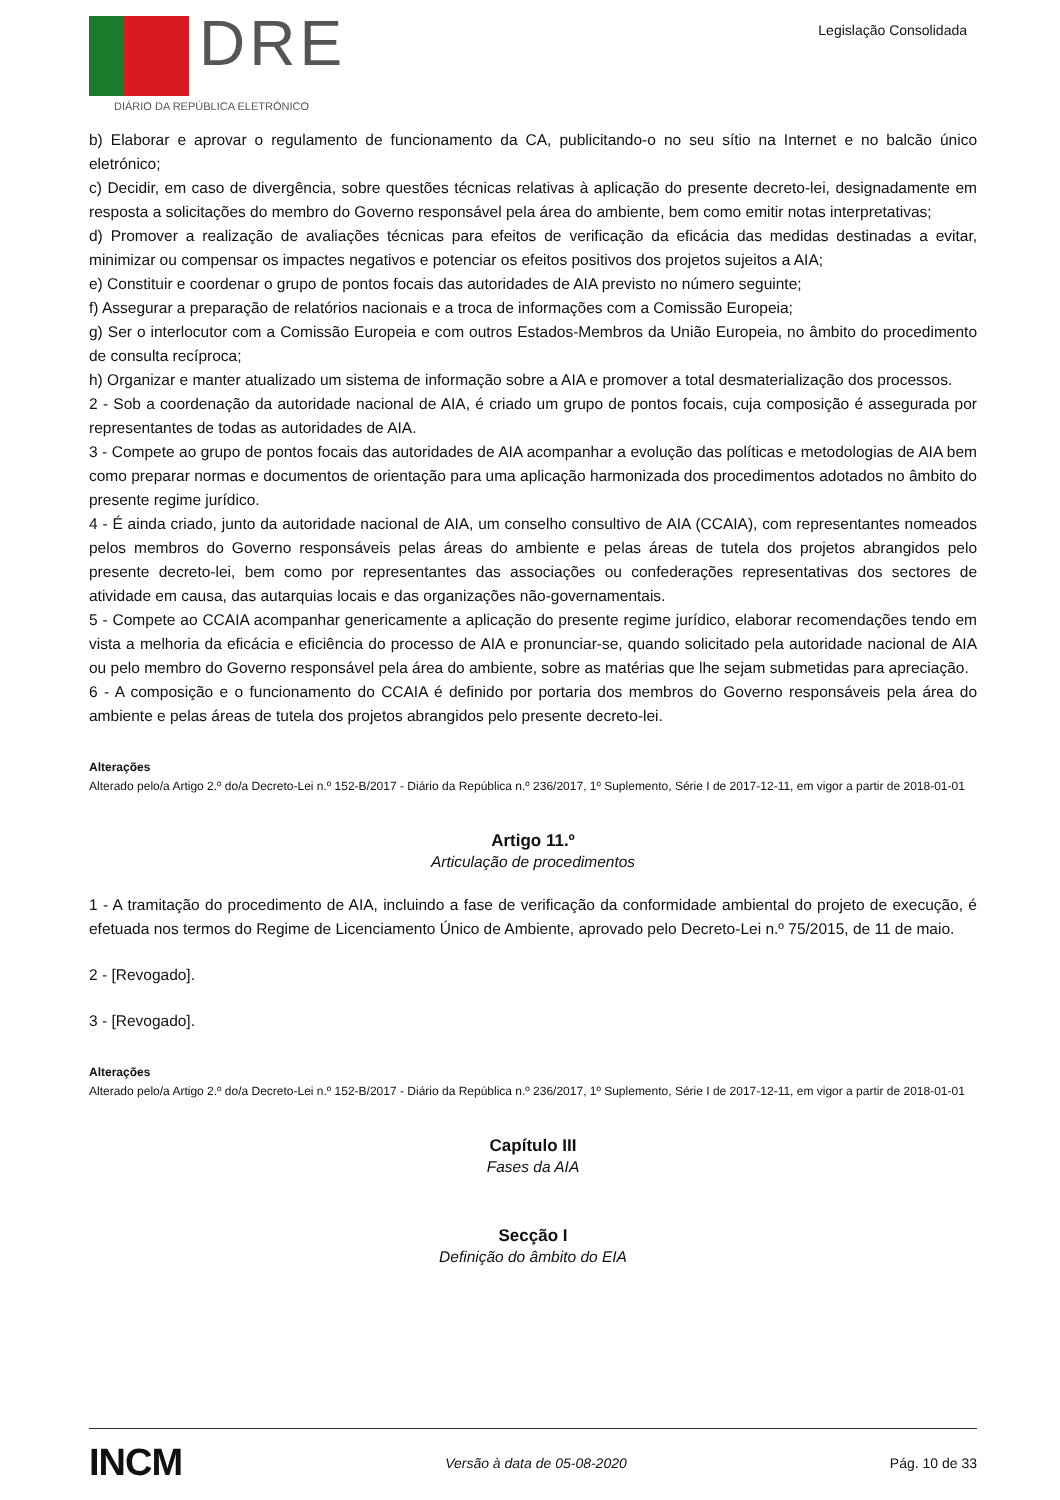DRE
DIÁRIO DA REPÚBLICA ELETRÓNICO
Legislação Consolidada
b) Elaborar e aprovar o regulamento de funcionamento da CA, publicitando-o no seu sítio na Internet e no balcão único eletrónico;
c) Decidir, em caso de divergência, sobre questões técnicas relativas à aplicação do presente decreto-lei, designadamente em resposta a solicitações do membro do Governo responsável pela área do ambiente, bem como emitir notas interpretativas;
d) Promover a realização de avaliações técnicas para efeitos de verificação da eficácia das medidas destinadas a evitar, minimizar ou compensar os impactes negativos e potenciar os efeitos positivos dos projetos sujeitos a AIA;
e) Constituir e coordenar o grupo de pontos focais das autoridades de AIA previsto no número seguinte;
f) Assegurar a preparação de relatórios nacionais e a troca de informações com a Comissão Europeia;
g) Ser o interlocutor com a Comissão Europeia e com outros Estados-Membros da União Europeia, no âmbito do procedimento de consulta recíproca;
h) Organizar e manter atualizado um sistema de informação sobre a AIA e promover a total desmaterialização dos processos.
2 - Sob a coordenação da autoridade nacional de AIA, é criado um grupo de pontos focais, cuja composição é assegurada por representantes de todas as autoridades de AIA.
3 - Compete ao grupo de pontos focais das autoridades de AIA acompanhar a evolução das políticas e metodologias de AIA bem como preparar normas e documentos de orientação para uma aplicação harmonizada dos procedimentos adotados no âmbito do presente regime jurídico.
4 - É ainda criado, junto da autoridade nacional de AIA, um conselho consultivo de AIA (CCAIA), com representantes nomeados pelos membros do Governo responsáveis pelas áreas do ambiente e pelas áreas de tutela dos projetos abrangidos pelo presente decreto-lei, bem como por representantes das associações ou confederações representativas dos sectores de atividade em causa, das autarquias locais e das organizações não-governamentais.
5 - Compete ao CCAIA acompanhar genericamente a aplicação do presente regime jurídico, elaborar recomendações tendo em vista a melhoria da eficácia e eficiência do processo de AIA e pronunciar-se, quando solicitado pela autoridade nacional de AIA ou pelo membro do Governo responsável pela área do ambiente, sobre as matérias que lhe sejam submetidas para apreciação.
6 - A composição e o funcionamento do CCAIA é definido por portaria dos membros do Governo responsáveis pela área do ambiente e pelas áreas de tutela dos projetos abrangidos pelo presente decreto-lei.
Alterações
Alterado pelo/a Artigo 2.º do/a Decreto-Lei n.º 152-B/2017 - Diário da República n.º 236/2017, 1º Suplemento, Série I de 2017-12-11, em vigor a partir de 2018-01-01
Artigo 11.º
Articulação de procedimentos
1 - A tramitação do procedimento de AIA, incluindo a fase de verificação da conformidade ambiental do projeto de execução, é efetuada nos termos do Regime de Licenciamento Único de Ambiente, aprovado pelo Decreto-Lei n.º 75/2015, de 11 de maio.
2 - [Revogado].
3 - [Revogado].
Alterações
Alterado pelo/a Artigo 2.º do/a Decreto-Lei n.º 152-B/2017 - Diário da República n.º 236/2017, 1º Suplemento, Série I de 2017-12-11, em vigor a partir de 2018-01-01
Capítulo III
Fases da AIA
Secção I
Definição do âmbito do EIA
INCM Versão à data de 05-08-2020 Pág. 10 de 33